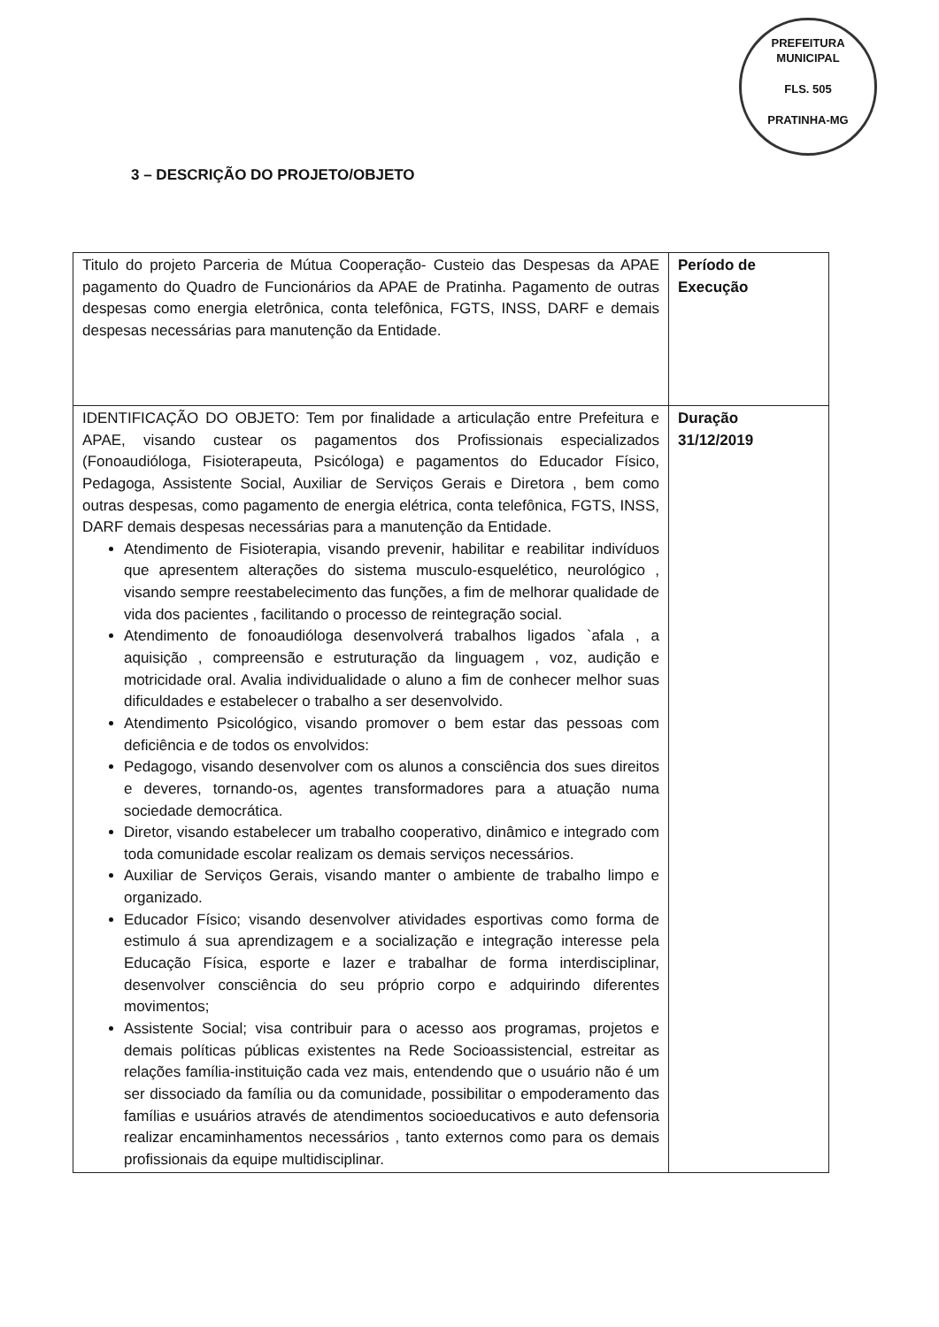PREFEITURA MUNICIPAL
FLS. 505
PRATINHA-MG
3 – DESCRIÇÃO DO PROJETO/OBJETO
| Titulo do projeto Parceria de Mútua Cooperação- Custeio das Despesas da APAE pagamento do Quadro de Funcionários da APAE de Pratinha. Pagamento de outras despesas como energia eletrônica, conta telefônica, FGTS, INSS, DARF e demais despesas necessárias para manutenção da Entidade. | Período de Execução |
| IDENTIFICAÇÃO DO OBJETO: Tem por finalidade a articulação entre Prefeitura e APAE, visando custear os pagamentos dos Profissionais especializados (Fonoaudióloga, Fisioterapeuta, Psicóloga) e pagamentos do Educador Físico, Pedagoga, Assistente Social, Auxiliar de Serviços Gerais e Diretora , bem como outras despesas, como pagamento de energia elétrica, conta telefônica, FGTS, INSS, DARF demais despesas necessárias para a manutenção da Entidade. Atendimento de Fisioterapia, visando prevenir, habilitar e reabilitar indivíduos que apresentem alterações do sistema musculo-esquelético, neurológico , visando sempre reestabelecimento das funções, a fim de melhorar qualidade de vida dos pacientes , facilitando o processo de reintegração social. Atendimento de fonoaudióloga desenvolverá trabalhos ligados `afala , a aquisição , compreensão e estruturação da linguagem , voz, audição e motricidade oral. Avalia individualidade o aluno a fim de conhecer melhor suas dificuldades e estabelecer o trabalho a ser desenvolvido. Atendimento Psicológico, visando promover o bem estar das pessoas com deficiência e de todos os envolvidos: Pedagogo, visando desenvolver com os alunos a consciência dos sues direitos e deveres, tornando-os, agentes transformadores para a atuação numa sociedade democrática. Diretor, visando estabelecer um trabalho cooperativo, dinâmico e integrado com toda comunidade escolar realizam os demais serviços necessários. Auxiliar de Serviços Gerais, visando manter o ambiente de trabalho limpo e organizado. Educador Físico; visando desenvolver atividades esportivas como forma de estimulo á sua aprendizagem e a socialização e integração interesse pela Educação Física, esporte e lazer e trabalhar de forma interdisciplinar, desenvolver consciência do seu próprio corpo e adquirindo diferentes movimentos; Assistente Social; visa contribuir para o acesso aos programas, projetos e demais políticas públicas existentes na Rede Socioassistencial, estreitar as relações família-instituição cada vez mais, entendendo que o usuário não é um ser dissociado da família ou da comunidade, possibilitar o empoderamento das famílias e usuários através de atendimentos socioeducativos e auto defensoria realizar encaminhamentos necessários , tanto externos como para os demais profissionais da equipe multidisciplinar. | Duração 31/12/2019 |